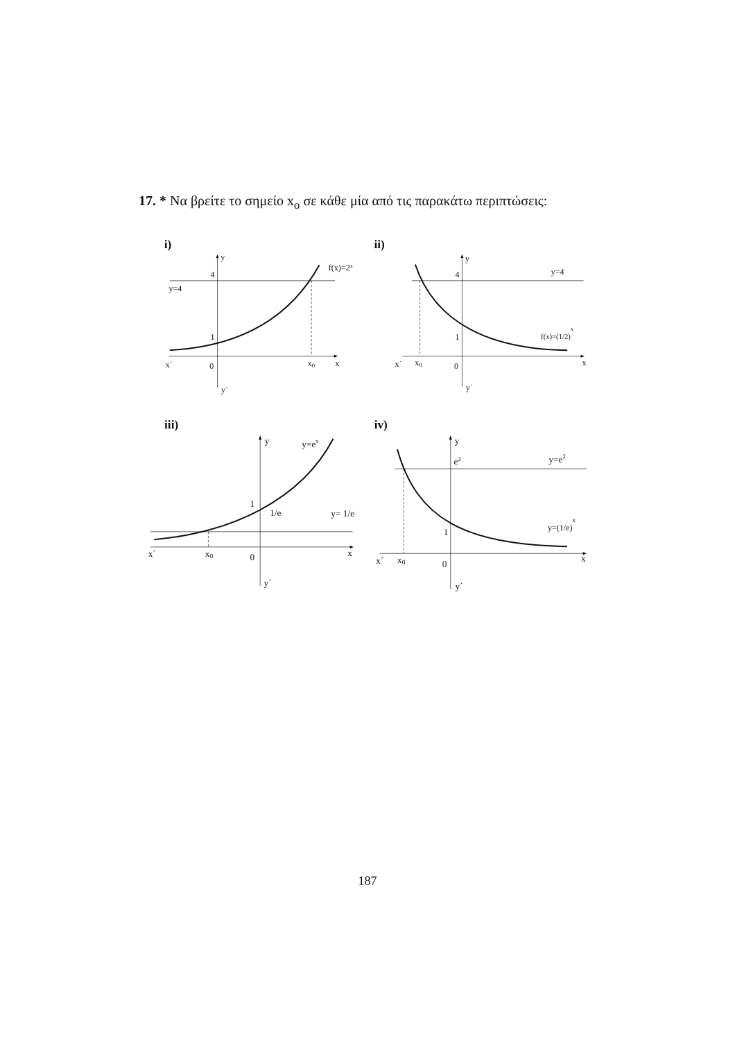17. * Να βρείτε το σημείο x<sub>o</sub> σε κάθε μία από τις παρακάτω περιπτώσεις:
i)
y
f(x)=2x
4
y=4
1
x´
0
x0
x
y´
ii)
y
4
y=4
1
f(x)=(1/2)x
x´
x0
0
x
y´
iii)
y
y=ex
1
1/e
y= 1/e
x´
x0
0
x
y´
iv)
y
e2
y=e2
1
y=(1/e)x
x´
x0
0
x
y´
187